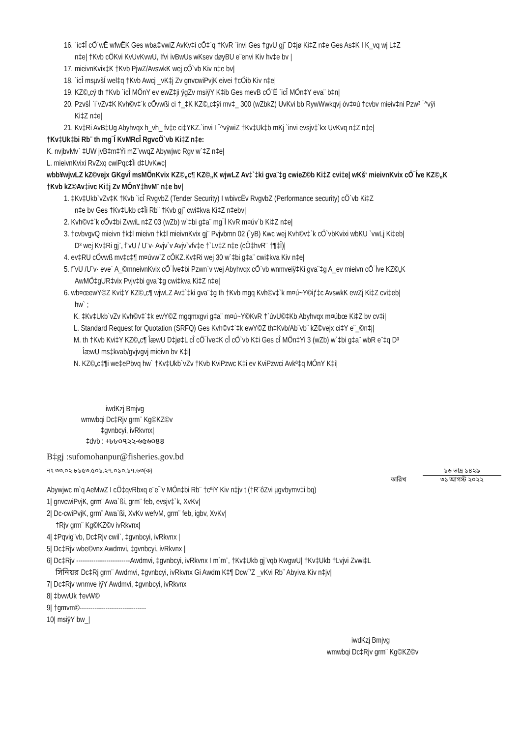16. `ic‡Î cÖ`wË wfwËK Ges wba©vwiZ AvKv‡i cÖ‡`q †KvR `invi Ges †gvU gj¨ D‡jø Ki‡Z n‡e Ges As‡K I K_vq wj L‡Z
n‡e| †Kvb cÖKvi KvUvKvwU, Ifvi ivBwUs wKsev døyBU e¨envi Kiv hv‡e bv |
17. mieivnKvix‡K †Kvb PjwZ/AvswkK wej cÖ`vb Kiv n‡e bv|
18. `icÎ msµvšÍ wel‡q †Kvb Awcj _vK‡j Zv gnvcwiPvjK eivei †cÖib Kiv n‡e|
19. KZ©„cÿ th †Kvb `icÎ MÖnY ev ewZ‡ji ÿgZv msiÿY K‡ib Ges mevB cÖ`Ë `icÎ MÖn‡Y eva¨ b‡n|
20. PzvšÍ `i`vZv‡K Kvh©v‡`k cÖvwßi ci †_‡K KZ©„c‡ÿi mv‡_ 300 (wZbkZ) UvKvi bb RywWwkqvj óv‡¤ú †cvbv mieiv‡ni Pzw³ ¯^vÿi
Ki‡Z n‡e|
21. Kv‡Ri AvB‡Ug Abyhvqx h_vh_ fv‡e ci‡YKZ.`invi I ¯^vÿwiZ †Kv‡Uk‡b mKj `invi evsjv‡`kx UvKvq n‡Z n‡e|
†Kv‡Uk‡bi Rb¨ th mg¯Í KvMRcÎ RgvcÖ`vb Ki‡Z n‡e:
K. nvjbvMv` ‡UW jvB‡m‡Ýi mZ¨vwqZ Abywjwc Rgv w`‡Z n‡e|
L. mieivnKvixi RvZxq cwiPqc‡Îi d‡UvKwc|
wbb¥wjwLZ kZ©vejx GKgvÎ msMÖnKvix KZ©„c¶ KZ©„K wjwLZ Av‡`‡ki gva¨‡g cwieZ©b Ki‡Z cvi‡e| wKš‘ mieivnKvix cÖ¯Íve KZ©„K
†Kvb kZ©Av‡ivc Ki‡j Zv MÖnY‡hvM¨ n‡e bv|
1. ‡Kv‡Ukb`vZv‡K †Kvb `icÎ RvgvbZ (Tender Security) I wbivcËv RvgvbZ (Performance security) cÖ`vb Ki‡Z
n‡e bv Ges †Kv‡Ukb c‡Îi Rb¨ †Kvb gj¨ cwi‡kva Ki‡Z n‡ebv|
2. Kvh©v‡`k cÖv‡bi ZvwiL n‡Z 03 (wZb) w`‡bi g‡a¨ mg¯Í KvR m¤úv`b Ki‡Z n‡e|
3. †cvbvgvQ mieivn †k‡l mieivn †k‡l mieivnKvix gj¨ Pvjvbmn 02 (`yB) Kwc wej Kvh©v‡`k cÖ`vbKvixi wbKU `vwLj Ki‡eb|
D³ wej Kv‡Ri gj¨, f¨vU / U¨v· Avjv`v Avjv`vfv‡e †`Lv‡Z n‡e (cÖ‡hvR¨ †¶‡Î)|
4. ev‡RU cÖvwß mv‡c‡¶ m¤úvw`Z cÖKZ.Kv‡Ri wej 30 w`‡bi g‡a¨ cwi‡kva Kiv n‡e|
5. f¨vU /U¨v· eve` A_©mneivnKvix cÖ¯Íve‡bi Pzwn`v wej Abyhvqx cÖ`vb wnmveiÿ‡Ki gva¨‡g A_ev mieivn cÖ¯Íve KZ©„K
AwMÖ‡gUR‡vix Pvjv‡bi gva¨‡g cwi‡kva Ki‡Z n‡e|
6. wb¤œewY©Z Kvi‡Y KZ©„c¶ wjwLZ Av‡`‡ki gva¨‡g th †Kvb mgq Kvh©v‡`k m¤ú~Y©iƒ‡c AvswkK ewZj Ki‡Z cvi‡eb|
hw` ;
K. ‡Kv‡Ukb`vZv Kvh©v‡`‡k ewY©Z mgqmxgvi g‡a¨ m¤ú~Y©KvR †`úvU©‡Kb Abyhvqx m¤úbœ Ki‡Z bv cv‡i|
L. Standard Request for Quotation (SRFQ) Ges Kvh©v‡`‡k ewY©Z th‡Kvb/Ab¨vb¨ kZ©vejx ci‡Y e¨_©n‡j|
M. th †Kvb Kvi‡Y KZ©„c¶ ÎæwU D‡jø‡L cÎ cÖ¯Íve‡K cÎ cÖ`vb K‡i Ges cÎ MÖn‡Yi 3 (wZb) w`‡bi g‡a¨ wbR e¨‡q D³
ÎæwU ms‡kvab/gvjvgvj mieivn bv K‡i|
N. KZ©„c‡¶i we‡ePbvq hw` †Kv‡Ukb`vZv †Kvb KviPzwc K‡i ev KviPzwci Avkª‡q MÖnY K‡i|
iwdKzj Bmjvg
wmwbqi Dc‡Rjv grm¨ Kg©KZ©v
‡gvnbcyi, ivRkvnx|
‡dvb : +৮৮০৭২২-৬৫৬০৪৪
B‡gj :sufomohanpur@fisheries.gov.bd
নং ৩৩.০২.৮১৫৩.৫০১.২৭.০১০.১৭.৬৩(ক) তারিখ ১৬ ভাদ্র ১৪২৯ ৩১ আগস্ট ২০২২
Abywjwc m`q AeMwZ I cÖ‡qvRbxq e¨e¯’v MÖn‡bi Rb¨ †cªiY Kiv n‡jv t (†R¨ôZvi µgvbymv‡i bq)
1| gnvcwiPvjK, grm¨ Awa`ßi, grm¨ feb, evsjv‡`k, XvKv|
2| Dc-cwiPvjK, grm¨ Awa`ßi, XvKv wefvM, grm¨ feb, igbv, XvKv|
†Rjv grm¨ Kg©KZ©v ivRkvnx|
4| ‡Pqvig¨vb, Dc‡Rjv cwil`, ‡gvnbcyi, ivRkvnx |
5| Dc‡Rjv wbe©vnx Awdmvi, ‡gvnbcyi, ivRkvnx |
6| Dc‡Rjv -------------------------Awdmvi, ‡gvnbcyi, ivRkvnx I m`m¨, †Kv‡Ukb gj¨vqb KwgwU| †Kv‡Ukb †Lvjvi Zvwi‡L
সিনিয়র Dc‡Rj grm¨ Awdmvi, ‡gvnbcyi, ivRkvnx Gi Awdm K‡¶ Dcw¯’Z _vKvi Rb¨ Abyiva Kiv n‡jv|
7| Dc‡Rjv wnmve iÿY Awdmvi, ‡gvnbcyi, ivRkvnx
8| ‡bvwUk †evW©
9| †gmvm©-------------------------------
10| msiÿY bw_|
iwdKzj Bmjvg
wmwbqi Dc‡Rjv grm¨ Kg©KZ©v